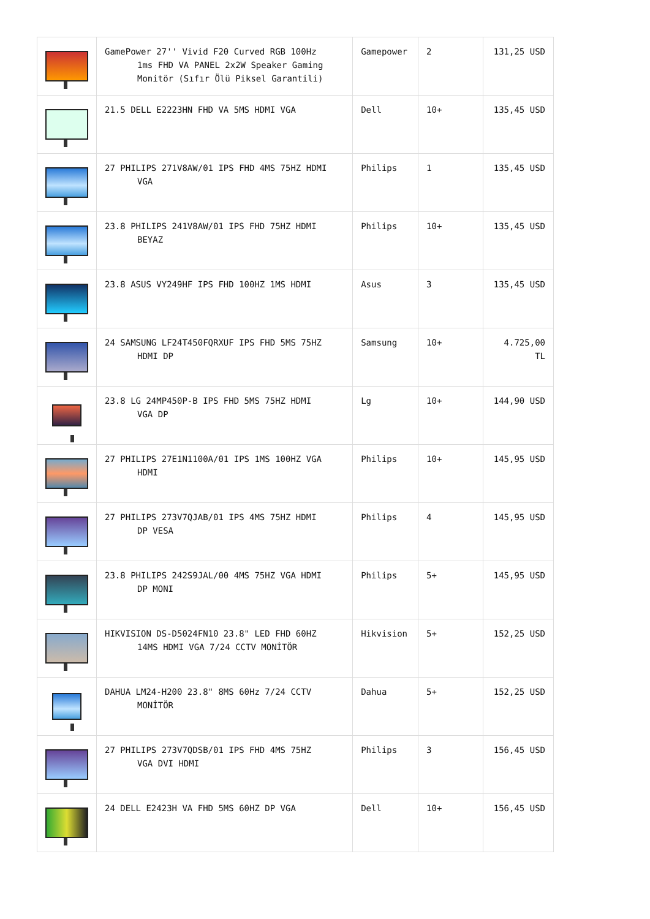| | GamePower 27'' Vivid F20 Curved RGB 100Hz 1ms FHD VA PANEL 2x2W Speaker Gaming Monitör (Sıfır Ölü Piksel Garantili) | Gamepower | 2 | 131,25 USD |
| | 21.5 DELL E2223HN FHD VA 5MS HDMI VGA | Dell | 10+ | 135,45 USD |
| | 27 PHILIPS 271V8AW/01 IPS FHD 4MS 75HZ HDMI VGA | Philips | 1 | 135,45 USD |
| | 23.8 PHILIPS 241V8AW/01 IPS FHD 75HZ HDMI BEYAZ | Philips | 10+ | 135,45 USD |
| | 23.8 ASUS VY249HF IPS FHD 100HZ 1MS HDMI | Asus | 3 | 135,45 USD |
| | 24 SAMSUNG LF24T450FQRXUF IPS FHD 5MS 75HZ HDMI DP | Samsung | 10+ | 4.725,00 TL |
| | 23.8 LG 24MP450P-B IPS FHD 5MS 75HZ HDMI VGA DP | Lg | 10+ | 144,90 USD |
| | 27 PHILIPS 27E1N1100A/01 IPS 1MS 100HZ VGA HDMI | Philips | 10+ | 145,95 USD |
| | 27 PHILIPS 273V7QJAB/01 IPS 4MS 75HZ HDMI DP VESA | Philips | 4 | 145,95 USD |
| | 23.8 PHILIPS 242S9JAL/00 4MS 75HZ VGA HDMI DP MONI | Philips | 5+ | 145,95 USD |
| | HIKVISION DS-D5024FN10 23.8" LED FHD 60HZ 14MS HDMI VGA 7/24 CCTV MONİTÖR | Hikvision | 5+ | 152,25 USD |
| | DAHUA LM24-H200 23.8" 8MS 60Hz 7/24 CCTV MONİTÖR | Dahua | 5+ | 152,25 USD |
| | 27 PHILIPS 273V7QDSB/01 IPS FHD 4MS 75HZ VGA DVI HDMI | Philips | 3 | 156,45 USD |
| | 24 DELL E2423H VA FHD 5MS 60HZ DP VGA | Dell | 10+ | 156,45 USD |